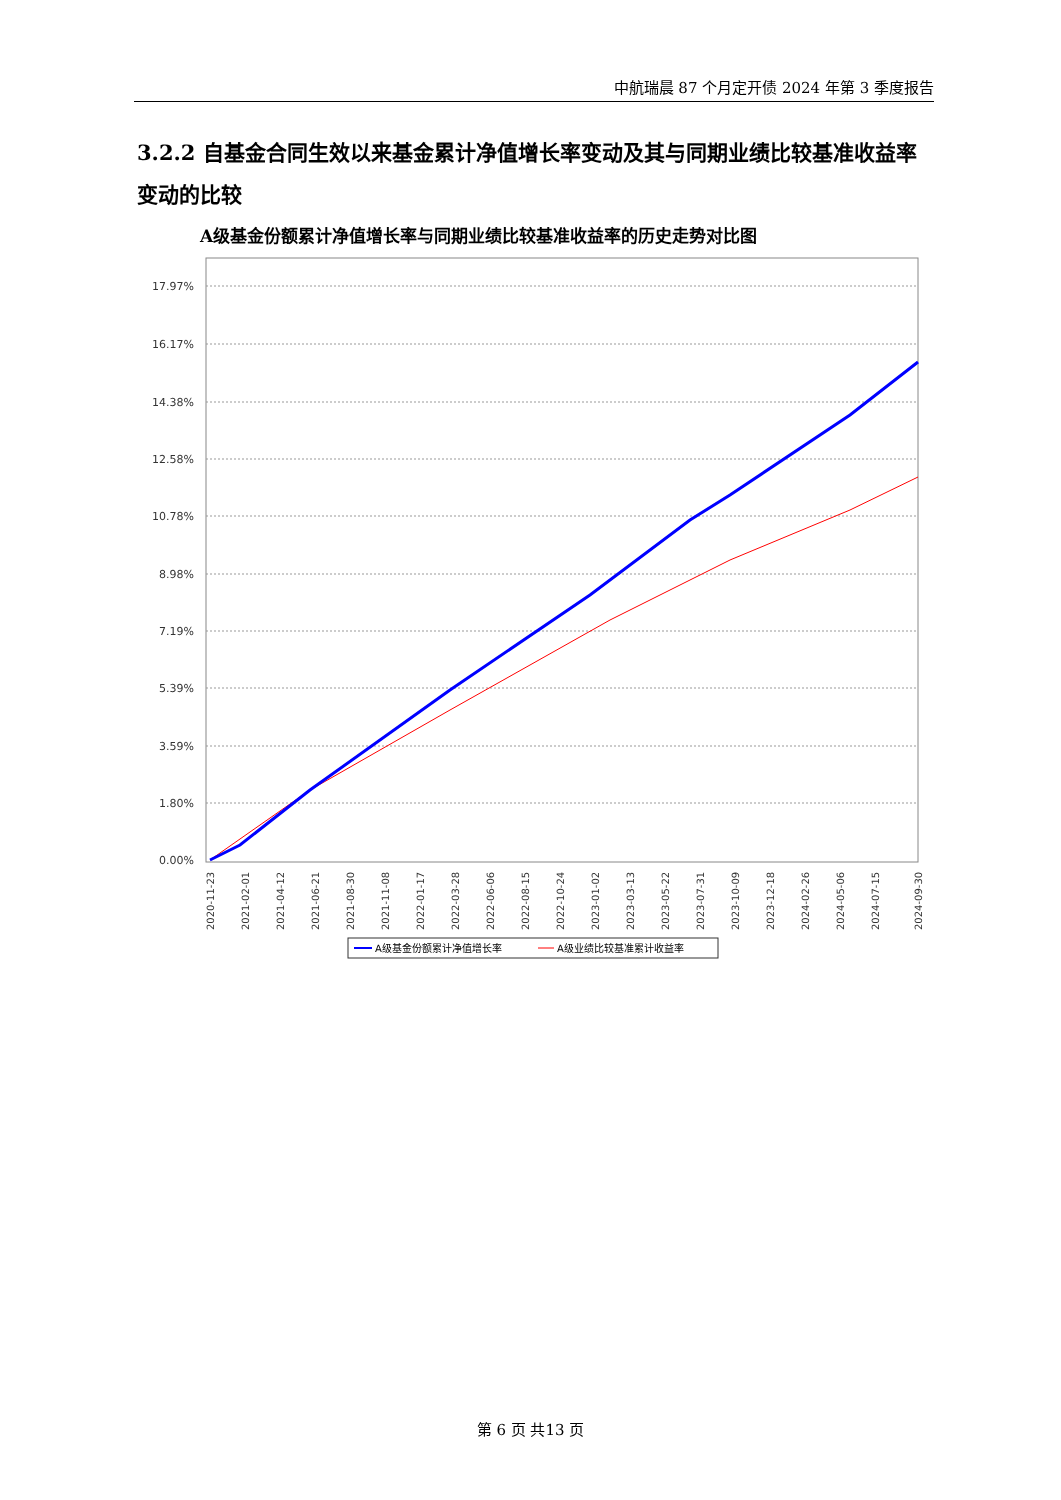中航瑞晨 87 个月定开债 2024 年第 3 季度报告
3.2.2 自基金合同生效以来基金累计净值增长率变动及其与同期业绩比较基准收益率变动的比较
A级基金份额累计净值增长率与同期业绩比较基准收益率的历史走势对比图
17.97%
16.17%
14.38%
12.58%
10.78%
8.98%
7.19%
5.39%
3.59%
1.80%
0.00%
2020-11-23
2021-02-01
2021-04-12
2021-06-21
2021-08-30
2021-11-08
2022-01-17
2022-03-28
2022-06-06
2022-08-15
2022-10-24
2023-01-02
2023-03-13
2023-05-22
2023-07-31
2023-10-09
2023-12-18
2024-02-26
2024-05-06
2024-07-15
2024-09-30
A级基金份额累计净值增长率
A级业绩比较基准累计收益率
第 6 页 共13 页